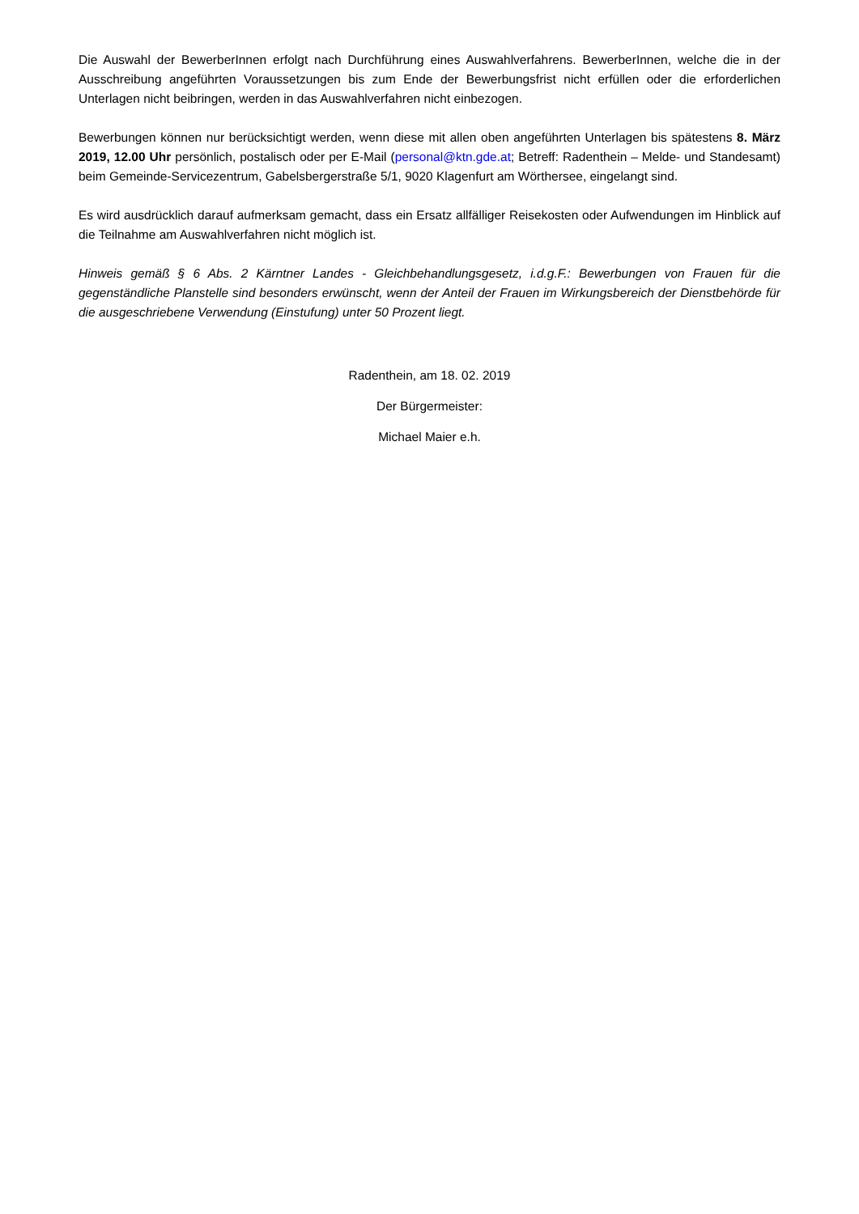Die Auswahl der BewerberInnen erfolgt nach Durchführung eines Auswahlverfahrens. BewerberInnen, welche die in der Ausschreibung angeführten Voraussetzungen bis zum Ende der Bewerbungsfrist nicht erfüllen oder die erforderlichen Unterlagen nicht beibringen, werden in das Auswahlverfahren nicht einbezogen.
Bewerbungen können nur berücksichtigt werden, wenn diese mit allen oben angeführten Unterlagen bis spätestens 8. März 2019, 12.00 Uhr persönlich, postalisch oder per E-Mail (personal@ktn.gde.at; Betreff: Radenthein – Melde- und Standesamt) beim Gemeinde-Servicezentrum, Gabelsbergerstraße 5/1, 9020 Klagenfurt am Wörthersee, eingelangt sind.
Es wird ausdrücklich darauf aufmerksam gemacht, dass ein Ersatz allfälliger Reisekosten oder Aufwendungen im Hinblick auf die Teilnahme am Auswahlverfahren nicht möglich ist.
Hinweis gemäß § 6 Abs. 2 Kärntner Landes - Gleichbehandlungsgesetz, i.d.g.F.: Bewerbungen von Frauen für die gegenständliche Planstelle sind besonders erwünscht, wenn der Anteil der Frauen im Wirkungsbereich der Dienstbehörde für die ausgeschriebene Verwendung (Einstufung) unter 50 Prozent liegt.
Radenthein, am 18. 02. 2019
Der Bürgermeister:
Michael Maier e.h.